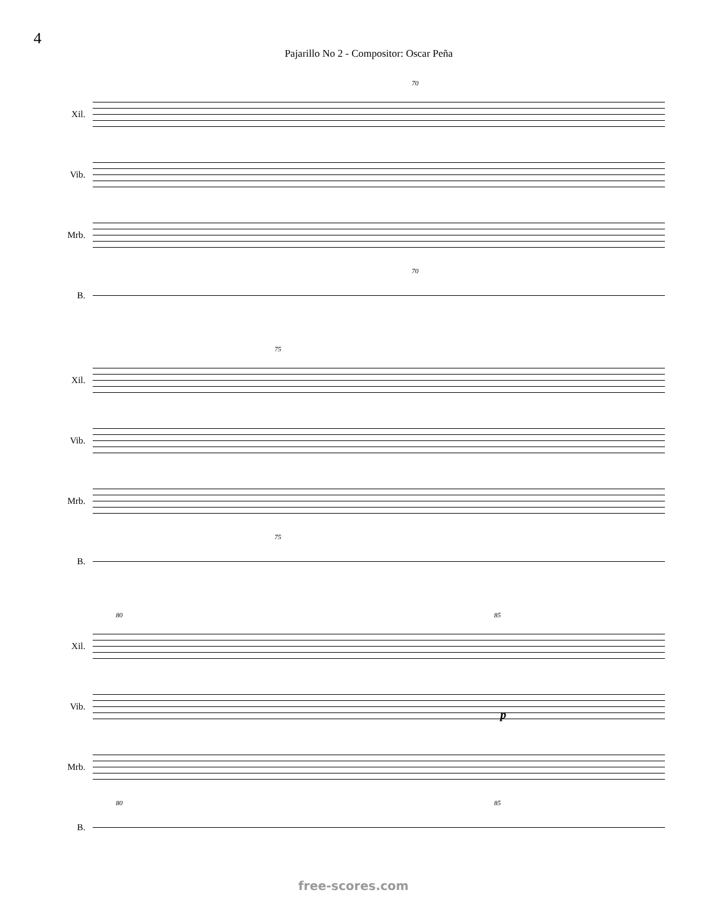4
Pajarillo No 2 - Compositor: Oscar Peña
70
Xil.
Vib.
Mrb.
70
B.
75
Xil.
Vib.
Mrb.
75
B.
80 85
Xil.
Vib.
p
Mrb.
80 85
B.
free-scores.com